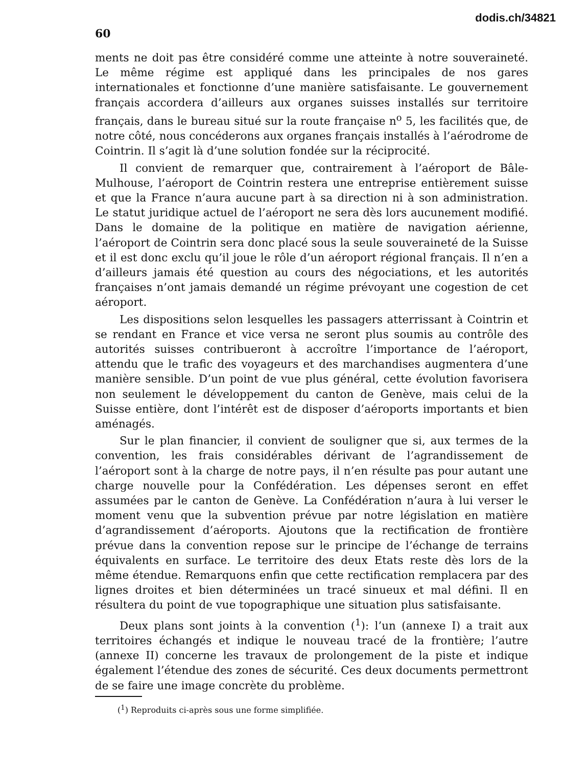60
dodis.ch/34821
ments ne doit pas être considéré comme une atteinte à notre souveraineté. Le même régime est appliqué dans les principales de nos gares internationales et fonctionne d’une manière satisfaisante. Le gouvernement français accordera d’ailleurs aux organes suisses installés sur territoire français, dans le bureau situé sur la route française n<sup>o</sup> 5, les facilités que, de notre côté, nous concéderons aux organes français installés à l’aérodrome de Cointrin. Il s’agit là d’une solution fondée sur la réciprocité.
Il convient de remarquer que, contrairement à l’aéroport de Bâle-Mulhouse, l’aéroport de Cointrin restera une entreprise entièrement suisse et que la France n’aura aucune part à sa direction ni à son administration. Le statut juridique actuel de l’aéroport ne sera dès lors aucunement modifié. Dans le domaine de la politique en matière de navigation aérienne, l’aéroport de Cointrin sera donc placé sous la seule souveraineté de la Suisse et il est donc exclu qu’il joue le rôle d’un aéroport régional français. Il n’en a d’ailleurs jamais été question au cours des négociations, et les autorités françaises n’ont jamais demandé un régime prévoyant une cogestion de cet aéroport.
Les dispositions selon lesquelles les passagers atterrissant à Cointrin et se rendant en France et vice versa ne seront plus soumis au contrôle des autorités suisses contribueront à accroître l’importance de l’aéroport, attendu que le trafic des voyageurs et des marchandises augmentera d’une manière sensible. D’un point de vue plus général, cette évolution favorisera non seulement le développement du canton de Genève, mais celui de la Suisse entière, dont l’intérêt est de disposer d’aéroports importants et bien aménagés.
Sur le plan financier, il convient de souligner que si, aux termes de la convention, les frais considérables dérivant de l’agrandissement de l’aéroport sont à la charge de notre pays, il n’en résulte pas pour autant une charge nouvelle pour la Confédération. Les dépenses seront en effet assumées par le canton de Genève. La Confédération n’aura à lui verser le moment venu que la subvention prévue par notre législation en matière d’agrandissement d’aéroports. Ajoutons que la rectification de frontière prévue dans la convention repose sur le principe de l’échange de terrains équivalents en surface. Le territoire des deux Etats reste dès lors de la même étendue. Remarquons enfin que cette rectification remplacera par des lignes droites et bien déterminées un tracé sinueux et mal défini. Il en résultera du point de vue topographique une situation plus satisfaisante.
Deux plans sont joints à la convention (<sup>1</sup>): l’un (annexe I) a trait aux territoires échangés et indique le nouveau tracé de la frontière; l’autre (annexe II) concerne les travaux de prolongement de la piste et indique également l’étendue des zones de sécurité. Ces deux documents permettront de se faire une image concrète du problème.
(<sup>1</sup>) Reproduits ci-après sous une forme simplifiée.